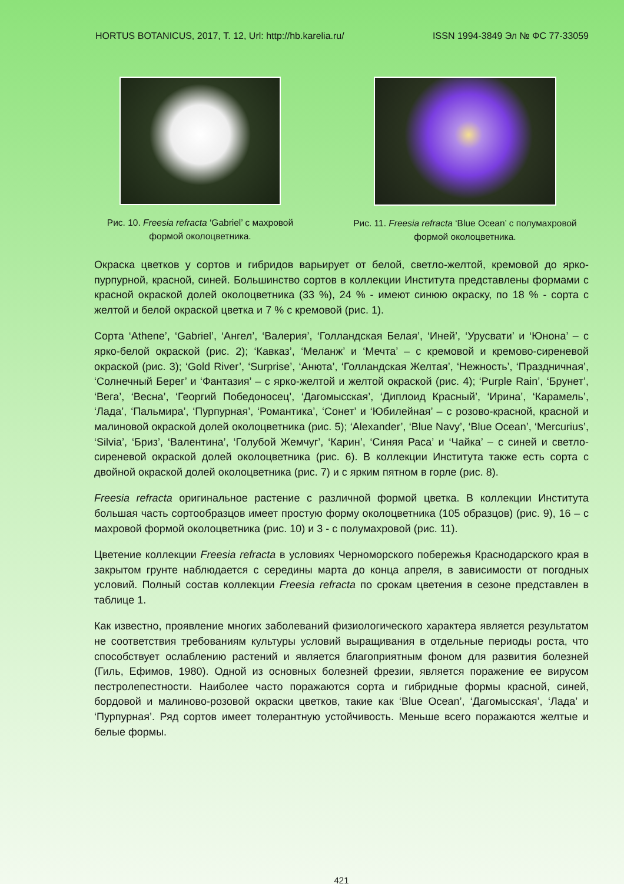HORTUS BOTANICUS, 2017, Т. 12, Url: http://hb.karelia.ru/ ISSN 1994-3849 Эл № ФС 77-33059
Рис. 10. Freesia refracta ‘Gabriel’ с махровой формой околоцветника.
Рис. 11. Freesia refracta ‘Blue Ocean’ с полумахровой формой околоцветника.
Окраска цветков у сортов и гибридов варьирует от белой, светло-желтой, кремовой до ярко-пурпурной, красной, синей. Большинство сортов в коллекции Института представлены формами с красной окраской долей околоцветника (33 %), 24 % - имеют синюю окраску, по 18 % - сорта с желтой и белой окраской цветка и 7 % с кремовой (рис. 1).
Сорта ‘Athene’, ‘Gabriel’, ‘Ангел’, ‘Валерия’, ‘Голландская Белая’, ‘Иней’, ‘Урусвати’ и ‘Юнона’ – с ярко-белой окраской (рис. 2); ‘Кавказ’, ‘Меланж’ и ‘Мечта’ – с кремовой и кремово-сиреневой окраской (рис. 3); ‘Gold River’, ‘Surprise’, ‘Анюта’, ‘Голландская Желтая’, ‘Нежность’, ‘Праздничная’, ‘Солнечный Берег’ и ‘Фантазия’ – с ярко-желтой и желтой окраской (рис. 4); ‘Purple Rain’, ‘Брунет’, ‘Вега’, ‘Весна’, ‘Георгий Победоносец’, ‘Дагомысская’, ‘Диплоид Красный’, ‘Ирина’, ‘Карамель’, ‘Лада’, ‘Пальмира’, ‘Пурпурная’, ‘Романтика’, ‘Сонет’ и ‘Юбилейная’ – с розово-красной, красной и малиновой окраской долей околоцветника (рис. 5); ‘Alexander’, ‘Blue Navy’, ‘Blue Ocean’, ‘Mercurius’, ‘Silvia’, ‘Бриз’, ‘Валентина’, ‘Голубой Жемчуг’, ‘Карин’, ‘Синяя Раса’ и ‘Чайка’ – с синей и светло-сиреневой окраской долей околоцветника (рис. 6). В коллекции Института также есть сорта с двойной окраской долей околоцветника (рис. 7) и с ярким пятном в горле (рис. 8).
Freesia refracta оригинальное растение с различной формой цветка. В коллекции Института большая часть сортообразцов имеет простую форму околоцветника (105 образцов) (рис. 9), 16 – с махровой формой околоцветника (рис. 10) и 3 - с полумахровой (рис. 11).
Цветение коллекции Freesia refracta в условиях Черноморского побережья Краснодарского края в закрытом грунте наблюдается с середины марта до конца апреля, в зависимости от погодных условий. Полный состав коллекции Freesia refracta по срокам цветения в сезоне представлен в таблице 1.
Как известно, проявление многих заболеваний физиологического характера является результатом не соответствия требованиям культуры условий выращивания в отдельные периоды роста, что способствует ослаблению растений и является благоприятным фоном для развития болезней (Гиль, Ефимов, 1980). Одной из основных болезней фрезии, является поражение ее вирусом пестролепестности. Наиболее часто поражаются сорта и гибридные формы красной, синей, бордовой и малиново-розовой окраски цветков, такие как ‘Blue Ocean’, ‘Дагомысская’, ‘Лада’ и ‘Пурпурная’. Ряд сортов имеет толерантную устойчивость. Меньше всего поражаются желтые и белые формы.
421